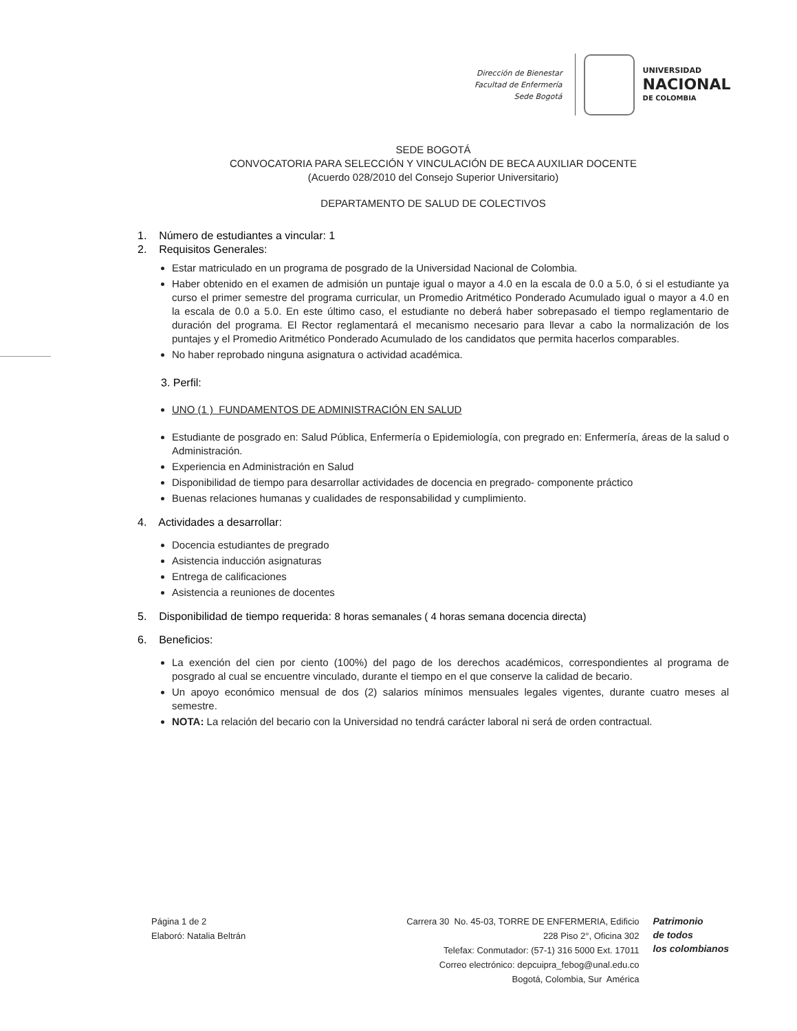Dirección de Bienestar
Facultad de Enfermería
Sede Bogotá
UNIVERSIDAD
NACIONAL
DE COLOMBIA
SEDE BOGOTÁ
CONVOCATORIA PARA SELECCIÓN Y VINCULACIÓN DE BECA AUXILIAR DOCENTE
(Acuerdo 028/2010 del Consejo Superior Universitario)
DEPARTAMENTO DE SALUD DE COLECTIVOS
1. Número de estudiantes a vincular: 1
2. Requisitos Generales:
Estar matriculado en un programa de posgrado de la Universidad Nacional de Colombia.
Haber obtenido en el examen de admisión un puntaje igual o mayor a 4.0 en la escala de 0.0 a 5.0, ó si el estudiante ya curso el primer semestre del programa curricular, un Promedio Aritmético Ponderado Acumulado igual o mayor a 4.0 en la escala de 0.0 a 5.0. En este último caso, el estudiante no deberá haber sobrepasado el tiempo reglamentario de duración del programa. El Rector reglamentará el mecanismo necesario para llevar a cabo la normalización de los puntajes y el Promedio Aritmético Ponderado Acumulado de los candidatos que permita hacerlos comparables.
No haber reprobado ninguna asignatura o actividad académica.
3. Perfil:
UNO (1 ) FUNDAMENTOS DE ADMINISTRACIÓN EN SALUD
Estudiante de posgrado en: Salud Pública, Enfermería o Epidemiología, con pregrado en: Enfermería, áreas de la salud o Administración.
Experiencia en Administración en Salud
Disponibilidad de tiempo para desarrollar actividades de docencia en pregrado- componente práctico
Buenas relaciones humanas y cualidades de responsabilidad y cumplimiento.
4. Actividades a desarrollar:
Docencia estudiantes de pregrado
Asistencia inducción asignaturas
Entrega de calificaciones
Asistencia a reuniones de docentes
5. Disponibilidad de tiempo requerida: 8 horas semanales ( 4 horas semana docencia directa)
6. Beneficios:
La exención del cien por ciento (100%) del pago de los derechos académicos, correspondientes al programa de posgrado al cual se encuentre vinculado, durante el tiempo en el que conserve la calidad de becario.
Un apoyo económico mensual de dos (2) salarios mínimos mensuales legales vigentes, durante cuatro meses al semestre.
NOTA: La relación del becario con la Universidad no tendrá carácter laboral ni será de orden contractual.
Página 1 de 2
Elaboró: Natalia Beltrán
Carrera 30 No. 45-03, TORRE DE ENFERMERIA, Edificio
228 Piso 2°, Oficina 302
Telefax: Conmutador: (57-1) 316 5000 Ext. 17011
Correo electrónico: depcuipra_febog@unal.edu.co
Bogotá, Colombia, Sur América
Patrimonio
de todos
los colombianos